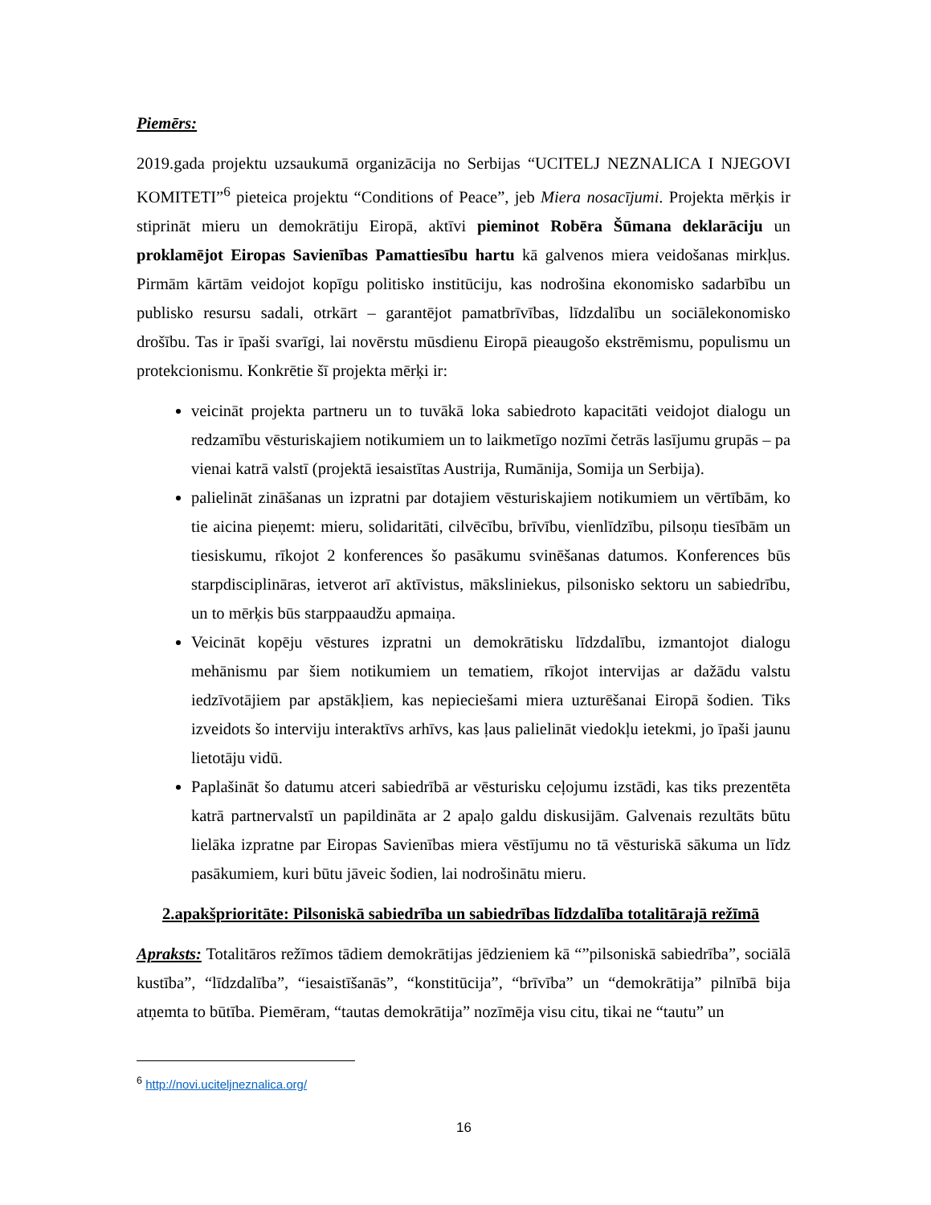Piemērs:
2019.gada projektu uzsaukumā organizācija no Serbijas “UCITELJ NEZNALICA I NJEGOVI KOMITETI”<sup>6</sup> pieteica projektu “Conditions of Peace”, jeb Miera nosacījumi. Projekta mērķis ir stiprināt mieru un demokrātiju Eiropā, aktīvi pieminot Robēra Šūmana deklarāciju un proklamējot Eiropas Savienības Pamattiesību hartu kā galvenos miera veidošanas mirkļus. Pirmām kārtām veidojot kopīgu politisko institūciju, kas nodrošina ekonomisko sadarbību un publisko resursu sadali, otrkārt – garantējot pamatbrīvības, līdzdalību un sociālekonomisko drošību. Tas ir īpaši svarīgi, lai novērstu mūsdienu Eiropā pieaugošo ekstrēmismu, populismu un protekcionismu. Konkrētie šī projekta mērķi ir:
veicināt projekta partneru un to tuvākā loka sabiedroto kapacitāti veidojot dialogu un redzamību vēsturiskajiem notikumiem un to laikmetīgo nozīmi četrās lasījumu grupās – pa vienai katrā valstī (projektā iesaistītas Austrija, Rumānija, Somija un Serbija).
palielināt zināšanas un izpratni par dotajiem vēsturiskajiem notikumiem un vērtībām, ko tie aicina pieņemt: mieru, solidaritāti, cilvēcību, brīvību, vienlīdzību, pilsoņu tiesībām un tiesiskumu, rīkojot 2 konferences šo pasākumu svinēšanas datumos. Konferences būs starpdisciplināras, ietverot arī aktīvistus, māksliniekus, pilsonisko sektoru un sabiedrību, un to mērķis būs starppaaudžu apmaiņa.
Veicināt kopēju vēstures izpratni un demokrātisku līdzdalību, izmantojot dialogu mehānismu par šiem notikumiem un tematiem, rīkojot intervijas ar dažādu valstu iedzīvotājiem par apstākļiem, kas nepieciešami miera uzturēšanai Eiropā šodien. Tiks izveidots šo interviju interaktīvs arhīvs, kas ļaus palielināt viedokļu ietekmi, jo īpaši jaunu lietotāju vidū.
Paplašināt šo datumu atceri sabiedrībā ar vēsturisku ceļojumu izstādi, kas tiks prezentēta katrā partnervalstī un papildināta ar 2 apaļo galdu diskusijām. Galvenais rezultāts būtu lielāka izpratne par Eiropas Savienības miera vēstījumu no tā vēsturiskā sākuma un līdz pasākumiem, kuri būtu jāveic šodien, lai nodrošinātu mieru.
2.apakšprioritāte: Pilsoniskā sabiedrība un sabiedrības līdzdalība totalitārajā režīmā
Apraksts: Totalitāros režīmos tādiem demokrātijas jēdzieniem kā “”pilsoniskā sabiedrība”, sociālā kustība”, “līdzdalība”, “iesaistīšanās”, “konstitūcija”, “brīvība” un “demokrātija” pilnībā bija atņemta to būtība. Piemēram, “tautas demokrātija” nozīmēja visu citu, tikai ne “tautu” un
<sup>6</sup> http://novi.uciteljneznalica.org/
16